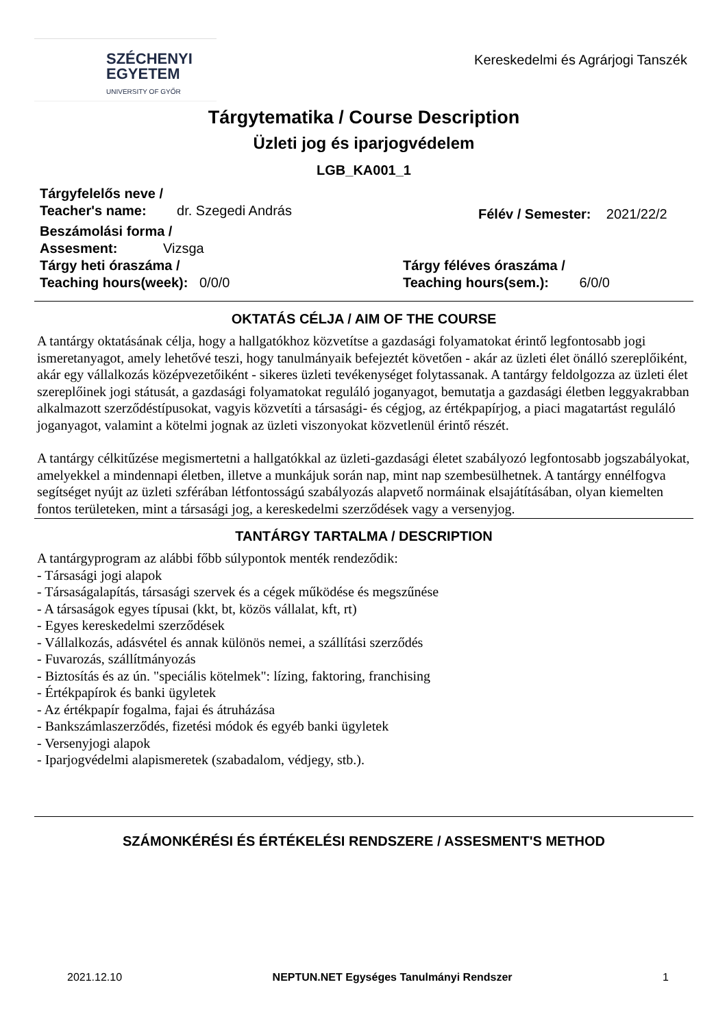SZÉCHENYI
EGYETEM
UNIVERSITY OF GYŐR
Kereskedelmi és Agrárjogi Tanszék
Tárgytematika / Course Description
Üzleti jog és iparjogvédelem
LGB_KA001_1
Tárgyfelelős neve /
Teacher's name: dr. Szegedi András
Félév / Semester: 2021/22/2
Beszámolási forma /
Assesment: Vizsga
Tárgy heti óraszáma /
Teaching hours(week): 0/0/0
Tárgy féléves óraszáma /
Teaching hours(sem.): 6/0/0
OKTATÁS CÉLJA / AIM OF THE COURSE
A tantárgy oktatásának célja, hogy a hallgatókhoz közvetítse a gazdasági folyamatokat érintő legfontosabb jogi ismeretanyagot, amely lehetővé teszi, hogy tanulmányaik befejeztét követően - akár az üzleti élet önálló szereplőiként, akár egy vállalkozás középvezetőiként - sikeres üzleti tevékenységet folytassanak. A tantárgy feldolgozza az üzleti élet szereplőinek jogi státusát, a gazdasági folyamatokat reguláló joganyagot, bemutatja a gazdasági életben leggyakrabban alkalmazott szerződéstípusokat, vagyis közvetíti a társasági- és cégjog, az értékpapírjog, a piaci magatartást reguláló joganyagot, valamint a kötelmi jognak az üzleti viszonyokat közvetlenül érintő részét.
A tantárgy célkitűzése megismertetni a hallgatókkal az üzleti-gazdasági életet szabályozó legfontosabb jogszabályokat, amelyekkel a mindennapi életben, illetve a munkájuk során nap, mint nap szembesülhetnek. A tantárgy ennélfogva segítséget nyújt az üzleti szférában létfontosságú szabályozás alapvető normáinak elsajátításában, olyan kiemelten fontos területeken, mint a társasági jog, a kereskedelmi szerződések vagy a versenyjog.
TANTÁRGY TARTALMA / DESCRIPTION
A tantárgyprogram az alábbi főbb súlypontok menték rendeződik:
- Társasági jogi alapok
- Társaságalapítás, társasági szervek és a cégek működése és megszűnése
- A társaságok egyes típusai (kkt, bt, közös vállalat, kft, rt)
- Egyes kereskedelmi szerződések
- Vállalkozás, adásvétel és annak különös nemei, a szállítási szerződés
- Fuvarozás, szállítmányozás
- Biztosítás és az ún. "speciális kötelmek": lízing, faktoring, franchising
- Értékpapírok és banki ügyletek
- Az értékpapír fogalma, fajai és átruházása
- Bankszámlaszerződés, fizetési módok és egyéb banki ügyletek
- Versenyjogi alapok
- Iparjogvédelmi alapismeretek (szabadalom, védjegy, stb.).
SZÁMONKÉRÉSI ÉS ÉRTÉKELÉSI RENDSZERE / ASSESMENT'S METHOD
2021.12.10 NEPTUN.NET Egységes Tanulmányi Rendszer 1